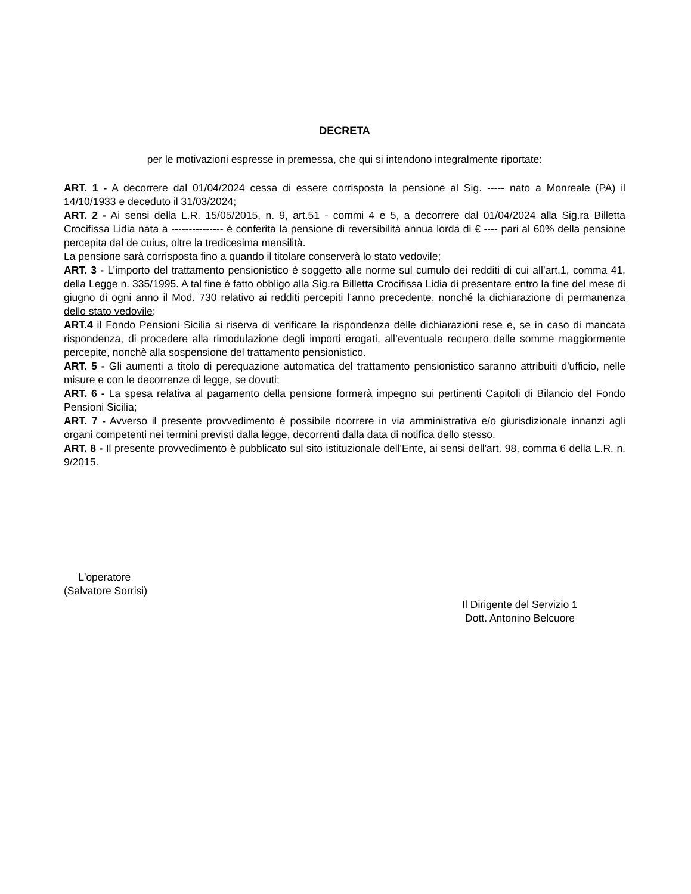DECRETA
per le motivazioni espresse in premessa, che qui si intendono integralmente riportate:
ART. 1 - A decorrere dal 01/04/2024 cessa di essere corrisposta la pensione al Sig. ----- nato a Monreale (PA) il 14/10/1933 e deceduto il 31/03/2024;
ART. 2 - Ai sensi della L.R. 15/05/2015, n. 9, art.51 - commi 4 e 5, a decorrere dal 01/04/2024 alla Sig.ra Billetta Crocifissa Lidia nata a --------------- è conferita la pensione di reversibilità annua lorda di € ---- pari al 60% della pensione percepita dal de cuius, oltre la tredicesima mensilità.
La pensione sarà corrisposta fino a quando il titolare conserverà lo stato vedovile;
ART. 3 - L’importo del trattamento pensionistico è soggetto alle norme sul cumulo dei redditi di cui all’art.1, comma 41, della Legge n. 335/1995. A tal fine è fatto obbligo alla Sig.ra Billetta Crocifissa Lidia di presentare entro la fine del mese di giugno di ogni anno il Mod. 730 relativo ai redditi percepiti l’anno precedente, nonché la dichiarazione di permanenza dello stato vedovile;
ART.4 il Fondo Pensioni Sicilia si riserva di verificare la rispondenza delle dichiarazioni rese e, se in caso di mancata rispondenza, di procedere alla rimodulazione degli importi erogati, all’eventuale recupero delle somme maggiormente percepite, nonchè alla sospensione del trattamento pensionistico.
ART. 5 - Gli aumenti a titolo di perequazione automatica del trattamento pensionistico saranno attribuiti d'ufficio, nelle misure e con le decorrenze di legge, se dovuti;
ART. 6 - La spesa relativa al pagamento della pensione formerà impegno sui pertinenti Capitoli di Bilancio del Fondo Pensioni Sicilia;
ART. 7 - Avverso il presente provvedimento è possibile ricorrere in via amministrativa e/o giurisdizionale innanzi agli organi competenti nei termini previsti dalla legge, decorrenti dalla data di notifica dello stesso.
ART. 8 - Il presente provvedimento è pubblicato sul sito istituzionale dell'Ente, ai sensi dell'art. 98, comma 6 della L.R. n. 9/2015.
L'operatore
(Salvatore Sorrisi)
Il Dirigente del Servizio 1
Dott. Antonino Belcuore